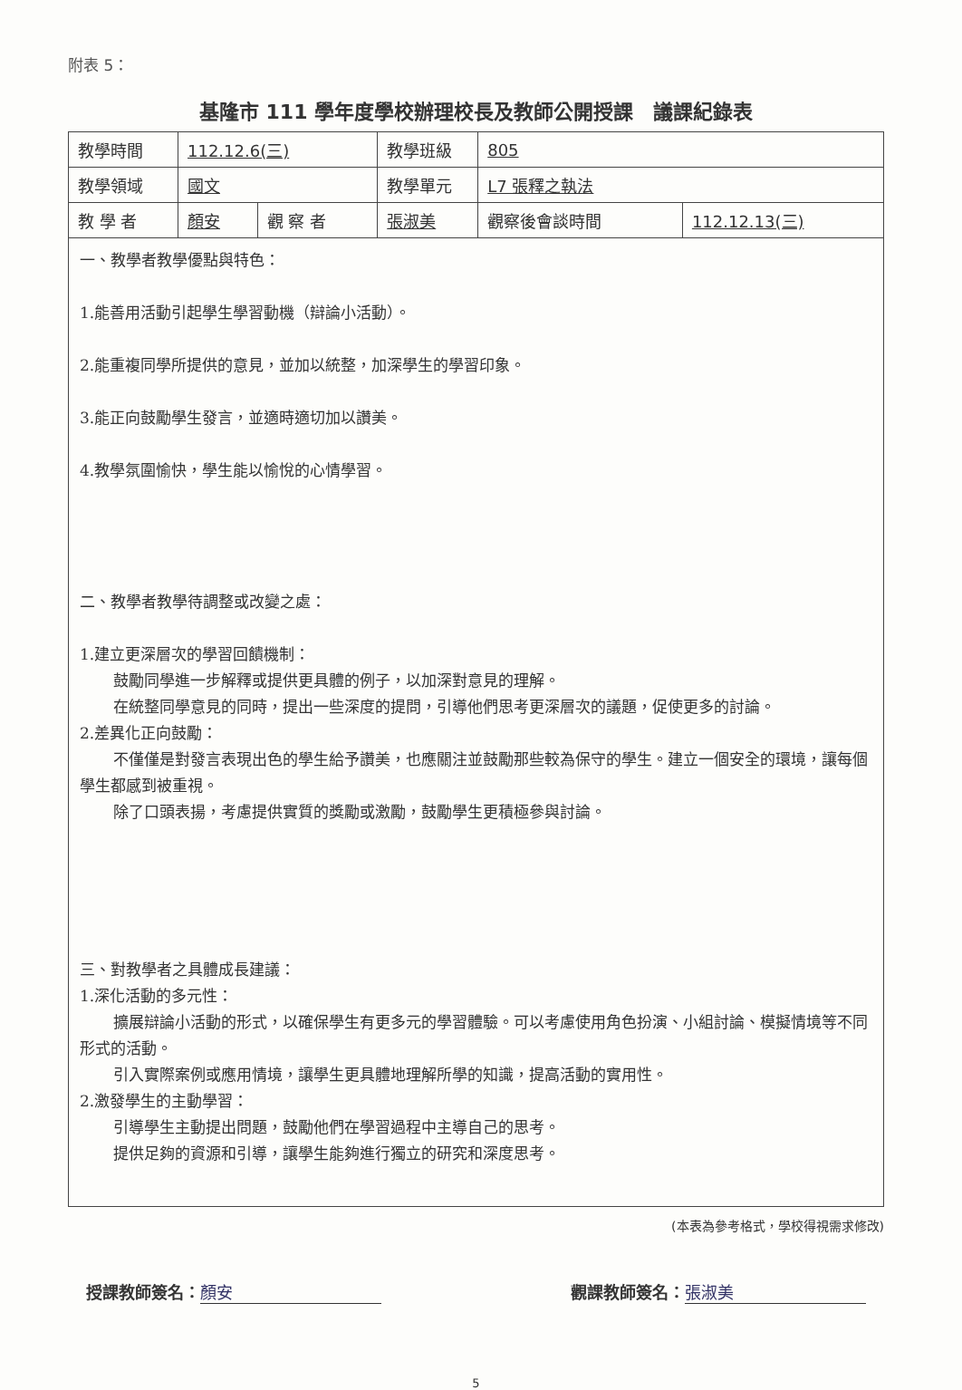附表 5：
基隆市 111 學年度學校辦理校長及教師公開授課　議課紀錄表
| 教學時間 | 112.12.6(三) | | 教學班級 | 805 | |
| 教學領域 | 國文 | | 教學單元 | L7 張釋之執法 | |
| 教 學 者 | 顏安 | 觀 察 者 | 張淑美 | 觀察後會談時間 | 112.12.13(三) |
一、教學者教學優點與特色：
1.能善用活動引起學生學習動機（辯論小活動）。
2.能重複同學所提供的意見，並加以統整，加深學生的學習印象。
3.能正向鼓勵學生發言，並適時適切加以讚美。
4.教學氛圍愉快，學生能以愉悅的心情學習。
二、教學者教學待調整或改變之處：
1.建立更深層次的學習回饋機制：
鼓勵同學進一步解釋或提供更具體的例子，以加深對意見的理解。
在統整同學意見的同時，提出一些深度的提問，引導他們思考更深層次的議題，促使更多的討論。
2.差異化正向鼓勵：
不僅僅是對發言表現出色的學生給予讚美，也應關注並鼓勵那些較為保守的學生。建立一個安全的環境，讓每個學生都感到被重視。
除了口頭表揚，考慮提供實質的獎勵或激勵，鼓勵學生更積極參與討論。
三、對教學者之具體成長建議：
1.深化活動的多元性：
擴展辯論小活動的形式，以確保學生有更多元的學習體驗。可以考慮使用角色扮演、小組討論、模擬情境等不同形式的活動。
引入實際案例或應用情境，讓學生更具體地理解所學的知識，提高活動的實用性。
2.激發學生的主動學習：
引導學生主動提出問題，鼓勵他們在學習過程中主導自己的思考。
提供足夠的資源和引導，讓學生能夠進行獨立的研究和深度思考。
(本表為參考格式，學校得視需求修改)
授課教師簽名： 顏安 觀課教師簽名： 張淑美
5